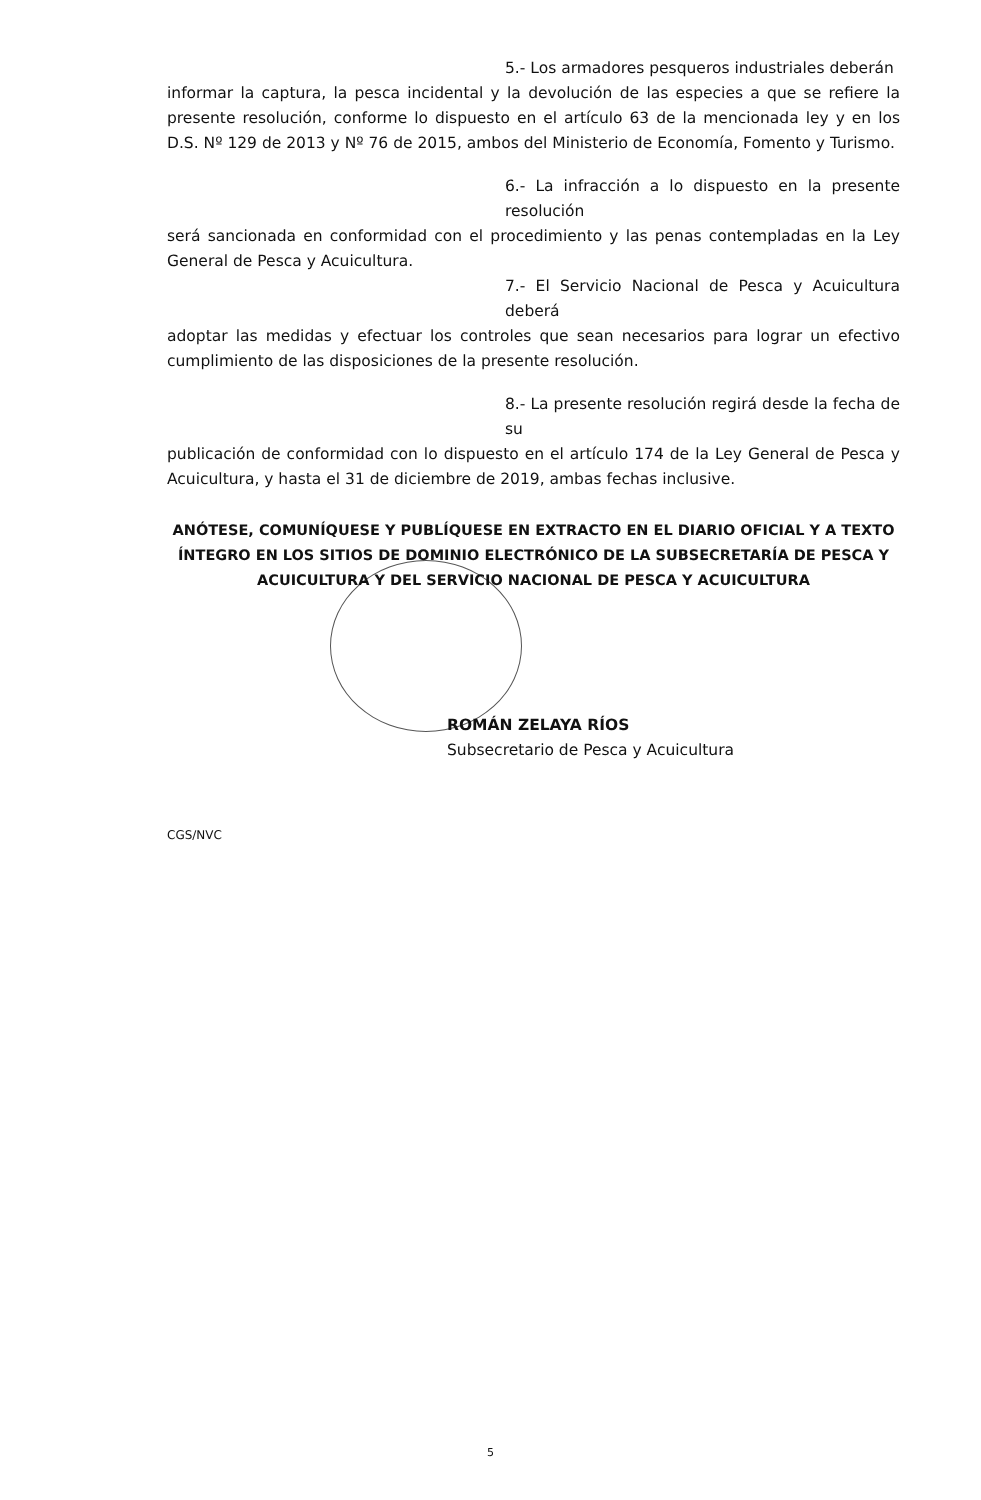5.- Los armadores pesqueros industriales deberán
informar la captura, la pesca incidental y la devolución de las especies a que se refiere la presente resolución, conforme lo dispuesto en el artículo 63 de la mencionada ley y en los D.S. Nº 129 de 2013 y Nº 76 de 2015, ambos del Ministerio de Economía, Fomento y Turismo.
6.- La infracción a lo dispuesto en la presente resolución
será sancionada en conformidad con el procedimiento y las penas contempladas en la Ley General de Pesca y Acuicultura.
7.- El Servicio Nacional de Pesca y Acuicultura deberá
adoptar las medidas y efectuar los controles que sean necesarios para lograr un efectivo cumplimiento de las disposiciones de la presente resolución.
8.- La presente resolución regirá desde la fecha de su
publicación de conformidad con lo dispuesto en el artículo 174 de la Ley General de Pesca y Acuicultura, y hasta el 31 de diciembre de 2019, ambas fechas inclusive.
ANÓTESE, COMUNÍQUESE Y PUBLÍQUESE EN EXTRACTO EN EL DIARIO OFICIAL Y A TEXTO ÍNTEGRO EN LOS SITIOS DE DOMINIO ELECTRÓNICO DE LA SUBSECRETARÍA DE PESCA Y ACUICULTURA Y DEL SERVICIO NACIONAL DE PESCA Y ACUICULTURA
ROMÁN ZELAYA RÍOS
Subsecretario de Pesca y Acuicultura
CGS/NVC
5